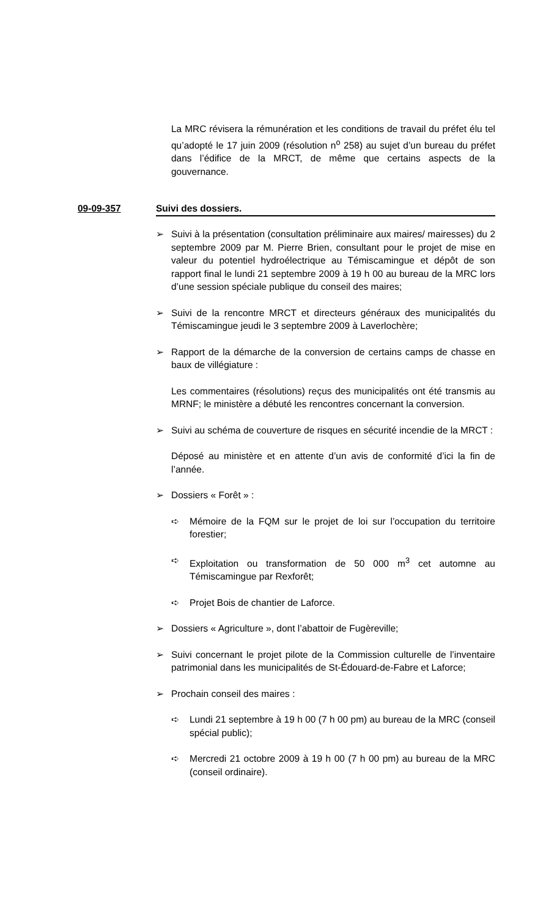La MRC révisera la rémunération et les conditions de travail du préfet élu tel qu’adopté le 17 juin 2009 (résolution n<sup>o</sup> 258) au sujet d’un bureau du préfet dans l’édifice de la MRCT, de même que certains aspects de la gouvernance.
09-09-357 Suivi des dossiers.
➢ Suivi à la présentation (consultation préliminaire aux maires/ mairesses) du 2 septembre 2009 par M. Pierre Brien, consultant pour le projet de mise en valeur du potentiel hydroélectrique au Témiscamingue et dépôt de son rapport final le lundi 21 septembre 2009 à 19 h 00 au bureau de la MRC lors d’une session spéciale publique du conseil des maires;
➢ Suivi de la rencontre MRCT et directeurs généraux des municipalités du Témiscamingue jeudi le 3 septembre 2009 à Laverlochère;
➢ Rapport de la démarche de la conversion de certains camps de chasse en baux de villégiature :
Les commentaires (résolutions) reçus des municipalités ont été transmis au MRNF; le ministère a débuté les rencontres concernant la conversion.
➢ Suivi au schéma de couverture de risques en sécurité incendie de la MRCT :
Déposé au ministère et en attente d’un avis de conformité d’ici la fin de l’année.
➢ Dossiers « Forêt » :
➪ Mémoire de la FQM sur le projet de loi sur l’occupation du territoire forestier;
➪ Exploitation ou transformation de 50 000 m<sup>3</sup> cet automne au Témiscamingue par Rexforêt;
➪ Projet Bois de chantier de Laforce.
➢ Dossiers « Agriculture », dont l’abattoir de Fugèreville;
➢ Suivi concernant le projet pilote de la Commission culturelle de l’inventaire patrimonial dans les municipalités de St-Édouard-de-Fabre et Laforce;
➢ Prochain conseil des maires :
➪ Lundi 21 septembre à 19 h 00 (7 h 00 pm) au bureau de la MRC (conseil spécial public);
➪ Mercredi 21 octobre 2009 à 19 h 00 (7 h 00 pm) au bureau de la MRC (conseil ordinaire).